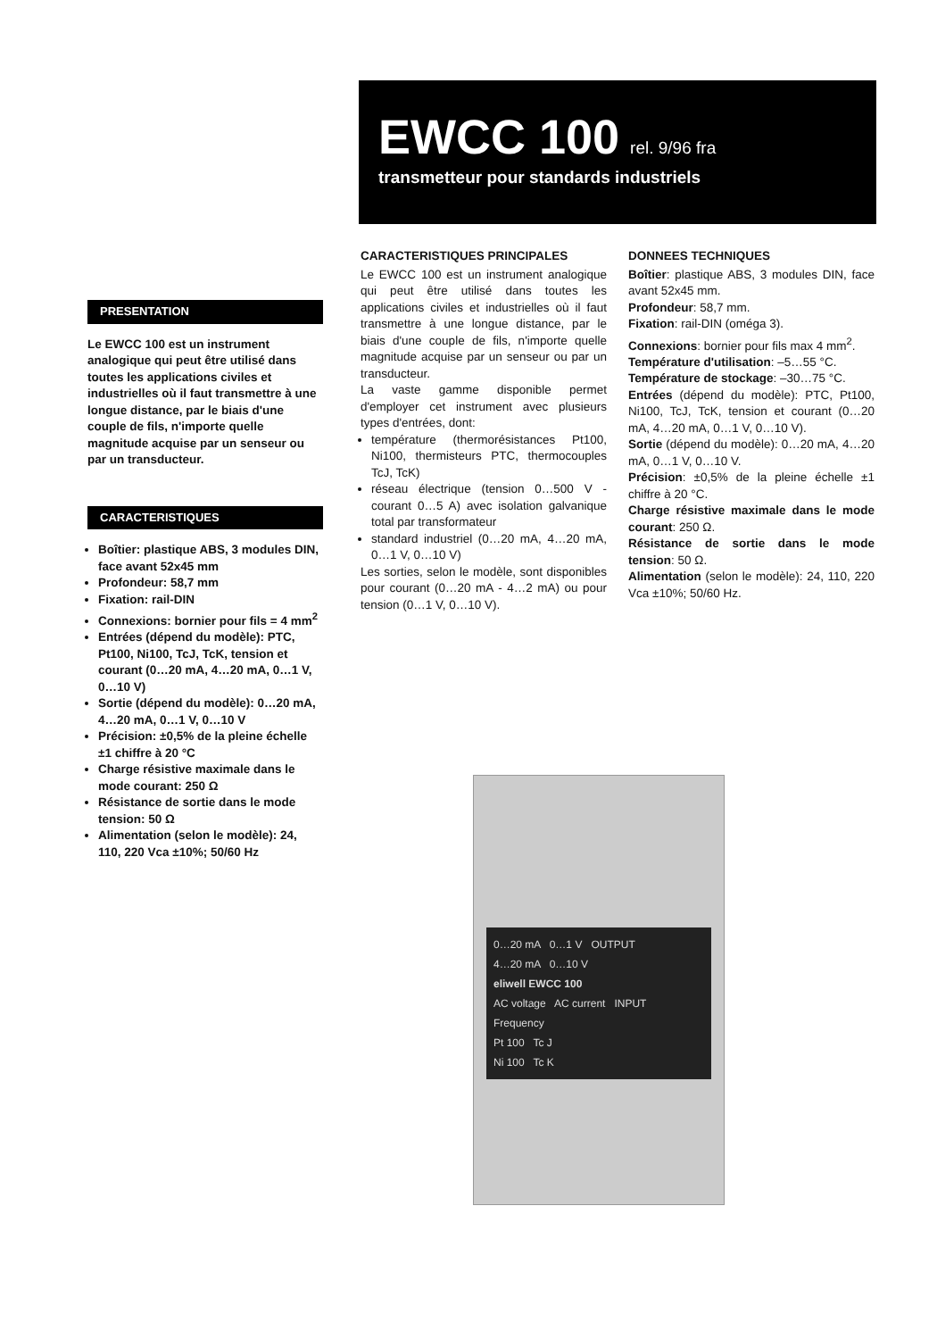EWCC 100 rel. 9/96 fra
transmetteur pour standards industriels
PRESENTATION
Le EWCC 100 est un instrument analogique qui peut être utilisé dans toutes les applications civiles et industrielles où il faut transmettre à une longue distance, par le biais d'une couple de fils, n'importe quelle magnitude acquise par un senseur ou par un transducteur.
CARACTERISTIQUES
Boîtier: plastique ABS, 3 modules DIN, face avant 52x45 mm
Profondeur: 58,7 mm
Fixation: rail-DIN
Connexions: bornier pour fils = 4 mm<sup>2</sup>
Entrées (dépend du modèle): PTC, Pt100, Ni100, TcJ, TcK, tension et courant (0…20 mA, 4…20 mA, 0…1 V, 0…10 V)
Sortie (dépend du modèle): 0…20 mA, 4…20 mA, 0…1 V, 0…10 V
Précision: ±0,5% de la pleine échelle ±1 chiffre à 20 °C
Charge résistive maximale dans le mode courant: 250 Ω
Résistance de sortie dans le mode tension: 50 Ω
Alimentation (selon le modèle): 24, 110, 220 Vca ±10%; 50/60 Hz
CARACTERISTIQUES PRINCIPALES
Le EWCC 100 est un instrument analogique qui peut être utilisé dans toutes les applications civiles et industrielles où il faut transmettre à une longue distance, par le biais d'une couple de fils, n'importe quelle magnitude acquise par un senseur ou par un transducteur.
La vaste gamme disponible permet d'employer cet instrument avec plusieurs types d'entrées, dont:
température (thermorésistances Pt100, Ni100, thermisteurs PTC, thermocouples TcJ, TcK)
réseau électrique (tension 0…500 V - courant 0…5 A) avec isolation galvanique total par transformateur
standard industriel (0…20 mA, 4…20 mA, 0…1 V, 0…10 V)
Les sorties, selon le modèle, sont disponibles pour courant (0…20 mA - 4…2 mA) ou pour tension (0…1 V, 0…10 V).
DONNEES TECHNIQUES
Boîtier: plastique ABS, 3 modules DIN, face avant 52x45 mm.
Profondeur: 58,7 mm.
Fixation: rail-DIN (oméga 3).
Connexions: bornier pour fils max 4 mm<sup>2</sup>.
Température d'utilisation: –5…55 °C.
Température de stockage: –30…75 °C.
Entrées (dépend du modèle): PTC, Pt100, Ni100, TcJ, TcK, tension et courant (0…20 mA, 4…20 mA, 0…1 V, 0…10 V).
Sortie (dépend du modèle): 0…20 mA, 4…20 mA, 0…1 V, 0…10 V.
Précision: ±0,5% de la pleine échelle ±1 chiffre à 20 °C.
Charge résistive maximale dans le mode courant: 250 Ω.
Résistance de sortie dans le mode tension: 50 Ω.
Alimentation (selon le modèle): 24, 110, 220 Vca ±10%; 50/60 Hz.
0…20 mA 0…1 V OUTPUT
4…20 mA 0…10 V
eliwell EWCC 100
AC voltage AC current INPUT
Frequency
Pt 100 Tc J
Ni 100 Tc K